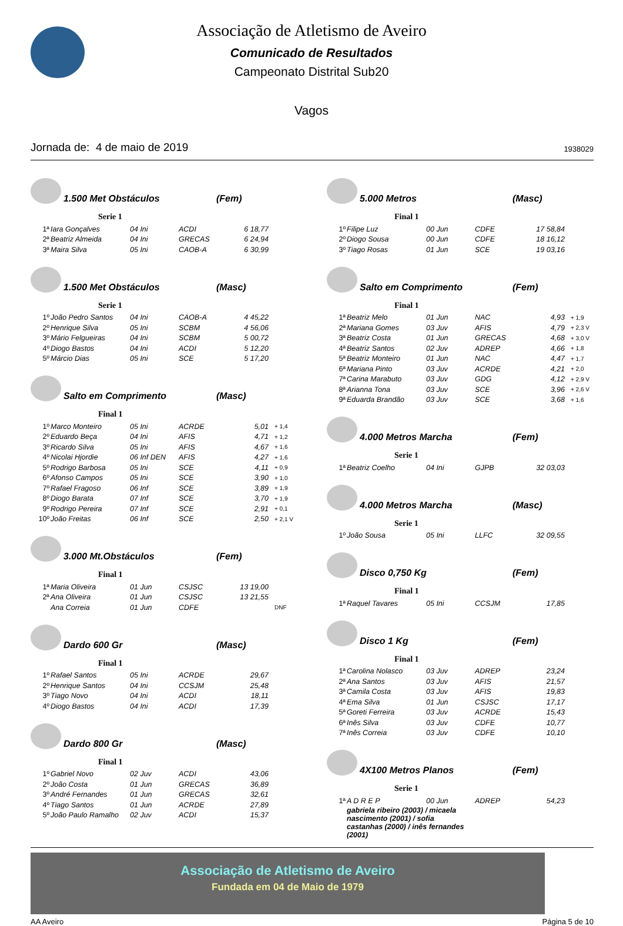Associação de Atletismo de Aveiro
Comunicado de Resultados
Campeonato Distrital Sub20
Vagos
Jornada de: 4 de maio de 2019 1938029
1.500 Met Obstáculos (Fem)
Serie 1
| 1ª | Iara Gonçalves | 04 Ini | ACDI | 6 18,77 |
| 2ª | Beatriz Almeida | 04 Ini | GRECAS | 6 24,94 |
| 3ª | Maira Silva | 05 Ini | CAOB-A | 6 30,99 |
1.500 Met Obstáculos (Masc)
Serie 1
| 1º | João Pedro Santos | 04 Ini | CAOB-A | 4 45,22 |
| 2º | Henrique Silva | 05 Ini | SCBM | 4 56,06 |
| 3º | Mário Felgueiras | 04 Ini | SCBM | 5 00,72 |
| 4º | Diogo Bastos | 04 Ini | ACDI | 5 12,20 |
| 5º | Márcio Dias | 05 Ini | SCE | 5 17,20 |
Salto em Comprimento (Masc)
Final 1
| 1º | Marco Monteiro | 05 Ini | ACRDE | 5,01 | + 1,4 |
| 2º | Eduardo Beça | 04 Ini | AFIS | 4,71 | + 1,2 |
| 3º | Ricardo Silva | 05 Ini | AFIS | 4,67 | + 1,6 |
| 4º | Nicolai Hjordie | 06 Inf DEN | AFIS | 4,27 | + 1,6 |
| 5º | Rodrigo Barbosa | 05 Ini | SCE | 4,11 | + 0,9 |
| 6º | Afonso Campos | 05 Ini | SCE | 3,90 | + 1,0 |
| 7º | Rafael Fragoso | 06 Inf | SCE | 3,89 | + 1,9 |
| 8º | Diogo Barata | 07 Inf | SCE | 3,70 | + 1,9 |
| 9º | Rodrigo Pereira | 07 Inf | SCE | 2,91 | + 0,1 |
| 10º | João Freitas | 06 Inf | SCE | 2,50 | + 2,1 V |
3.000 Mt.Obstáculos (Fem)
Final 1
| 1ª | Maria Oliveira | 01 Jun | CSJSC | 13 19,00 | |
| 2ª | Ana Oliveira | 01 Jun | CSJSC | 13 21,55 | |
| | Ana Correia | 01 Jun | CDFE | | DNF |
Dardo 600 Gr (Masc)
Final 1
| 1º | Rafael Santos | 05 Ini | ACRDE | 29,67 |
| 2º | Henrique Santos | 04 Ini | CCSJM | 25,48 |
| 3º | Tiago Novo | 04 Ini | ACDI | 18,11 |
| 4º | Diogo Bastos | 04 Ini | ACDI | 17,39 |
Dardo 800 Gr (Masc)
Final 1
| 1º | Gabriel Novo | 02 Juv | ACDI | 43,06 |
| 2º | João Costa | 01 Jun | GRECAS | 36,89 |
| 3º | André Fernandes | 01 Jun | GRECAS | 32,61 |
| 4º | Tiago Santos | 01 Jun | ACRDE | 27,89 |
| 5º | João Paulo Ramalho | 02 Juv | ACDI | 15,37 |
5.000 Metros (Masc)
Final 1
| 1º | Filipe Luz | 00 Jun | CDFE | 17 58,84 |
| 2º | Diogo Sousa | 00 Jun | CDFE | 18 16,12 |
| 3º | Tiago Rosas | 01 Jun | SCE | 19 03,16 |
Salto em Comprimento (Fem)
Final 1
| 1ª | Beatriz Melo | 01 Jun | NAC | 4,93 | + 1,9 |
| 2ª | Mariana Gomes | 03 Juv | AFIS | 4,79 | + 2,3 V |
| 3ª | Beatriz Costa | 01 Jun | GRECAS | 4,68 | + 3,0 V |
| 4ª | Beatriz Santos | 02 Juv | ADREP | 4,66 | + 1,8 |
| 5ª | Beatriz Monteiro | 01 Jun | NAC | 4,47 | + 1,7 |
| 6ª | Mariana Pinto | 03 Juv | ACRDE | 4,21 | + 2,0 |
| 7ª | Carina Marabuto | 03 Juv | GDG | 4,12 | + 2,9 V |
| 8ª | Arianna Tona | 03 Juv | SCE | 3,96 | + 2,6 V |
| 9ª | Eduarda Brandão | 03 Juv | SCE | 3,68 | + 1,6 |
4.000 Metros Marcha (Fem)
Serie 1
| 1ª | Beatriz Coelho | 04 Ini | GJPB | 32 03,03 |
4.000 Metros Marcha (Masc)
Serie 1
| 1º | João Sousa | 05 Ini | LLFC | 32 09,55 |
Disco 0,750 Kg (Fem)
Final 1
| 1ª | Raquel Tavares | 05 Ini | CCSJM | 17,85 |
Disco 1 Kg (Fem)
Final 1
| 1ª | Carolina Nolasco | 03 Juv | ADREP | 23,24 |
| 2ª | Ana Santos | 03 Juv | AFIS | 21,57 |
| 3ª | Camila Costa | 03 Juv | AFIS | 19,83 |
| 4ª | Ema Silva | 01 Jun | CSJSC | 17,17 |
| 5ª | Goreti Ferreira | 03 Juv | ACRDE | 15,43 |
| 6ª | Inês Silva | 03 Juv | CDFE | 10,77 |
| 7ª | Inês Correia | 03 Juv | CDFE | 10,10 |
4X100 Metros Planos (Fem)
Serie 1
| 1ª | A D R E P | 00 Jun | ADREP | 54,23 |
gabriela ribeiro (2003) / micaela nascimento (2001) / sofia castanhas (2000) / inês fernandes (2001)
Associação de Atletismo de Aveiro
Fundada em 04 de Maio de 1979
AA Aveiro Página 5 de 10